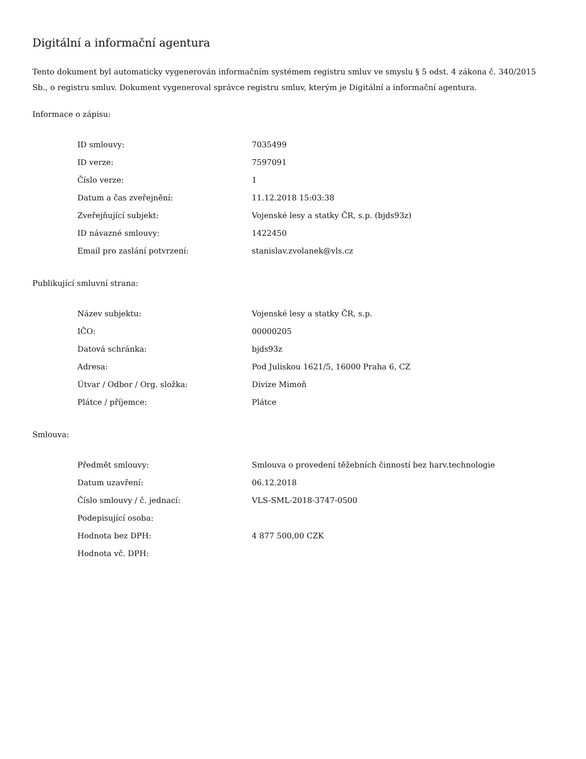Digitální a informační agentura
Tento dokument byl automaticky vygenerován informačním systémem registru smluv ve smyslu § 5 odst. 4 zákona č. 340/2015 Sb., o registru smluv. Dokument vygeneroval správce registru smluv, kterým je Digitální a informační agentura.
Informace o zápisu:
| ID smlouvy: | 7035499 |
| ID verze: | 7597091 |
| Číslo verze: | 1 |
| Datum a čas zveřejnění: | 11.12.2018 15:03:38 |
| Zveřejňující subjekt: | Vojenské lesy a statky ČR, s.p. (bjds93z) |
| ID návazné smlouvy: | 1422450 |
| Email pro zaslání potvrzení: | stanislav.zvolanek@vls.cz |
Publikující smluvní strana:
| Název subjektu: | Vojenské lesy a statky ČR, s.p. |
| IČO: | 00000205 |
| Datová schránka: | bjds93z |
| Adresa: | Pod Juliskou 1621/5, 16000 Praha 6, CZ |
| Útvar / Odbor / Org. složka: | Divize Mimoň |
| Plátce / příjemce: | Plátce |
Smlouva:
| Předmět smlouvy: | Smlouva o provedení těžebních činností bez harv.technologie |
| Datum uzavření: | 06.12.2018 |
| Číslo smlouvy / č. jednací: | VLS-SML-2018-3747-0500 |
| Podepisující osoba: | |
| Hodnota bez DPH: | 4 877 500,00 CZK |
| Hodnota vč. DPH: | |